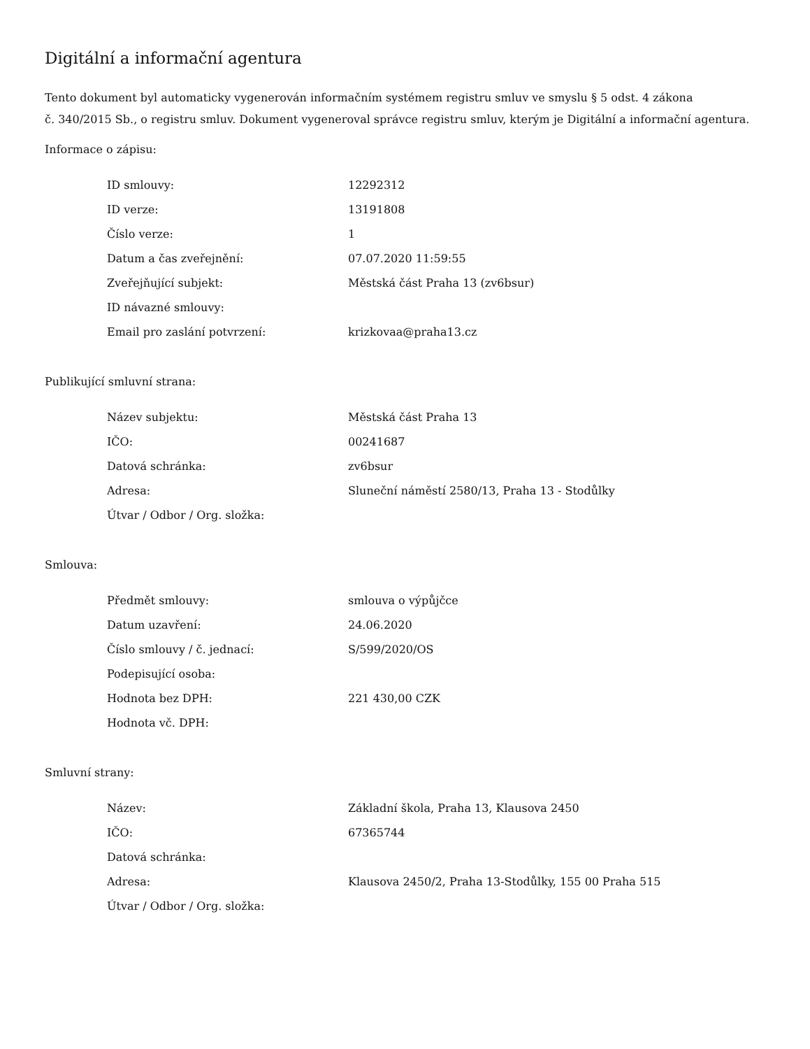Digitální a informační agentura
Tento dokument byl automaticky vygenerován informačním systémem registru smluv ve smyslu § 5 odst. 4 zákona
č. 340/2015 Sb., o registru smluv. Dokument vygeneroval správce registru smluv, kterým je Digitální a informační agentura.
Informace o zápisu:
| ID smlouvy: | 12292312 |
| ID verze: | 13191808 |
| Číslo verze: | 1 |
| Datum a čas zveřejnění: | 07.07.2020 11:59:55 |
| Zveřejňující subjekt: | Městská část Praha 13 (zv6bsur) |
| ID návazné smlouvy: | |
| Email pro zaslání potvrzení: | krizkovaa@praha13.cz |
Publikující smluvní strana:
| Název subjektu: | Městská část Praha 13 |
| IČO: | 00241687 |
| Datová schránka: | zv6bsur |
| Adresa: | Sluneční náměstí 2580/13, Praha 13 - Stodůlky |
| Útvar / Odbor / Org. složka: | |
Smlouva:
| Předmět smlouvy: | smlouva o výpůjčce |
| Datum uzavření: | 24.06.2020 |
| Číslo smlouvy / č. jednací: | S/599/2020/OS |
| Podepisující osoba: | |
| Hodnota bez DPH: | 221 430,00 CZK |
| Hodnota vč. DPH: | |
Smluvní strany:
| Název: | Základní škola, Praha 13, Klausova 2450 |
| IČO: | 67365744 |
| Datová schránka: | |
| Adresa: | Klausova 2450/2, Praha 13-Stodůlky, 155 00 Praha 515 |
| Útvar / Odbor / Org. složka: | |